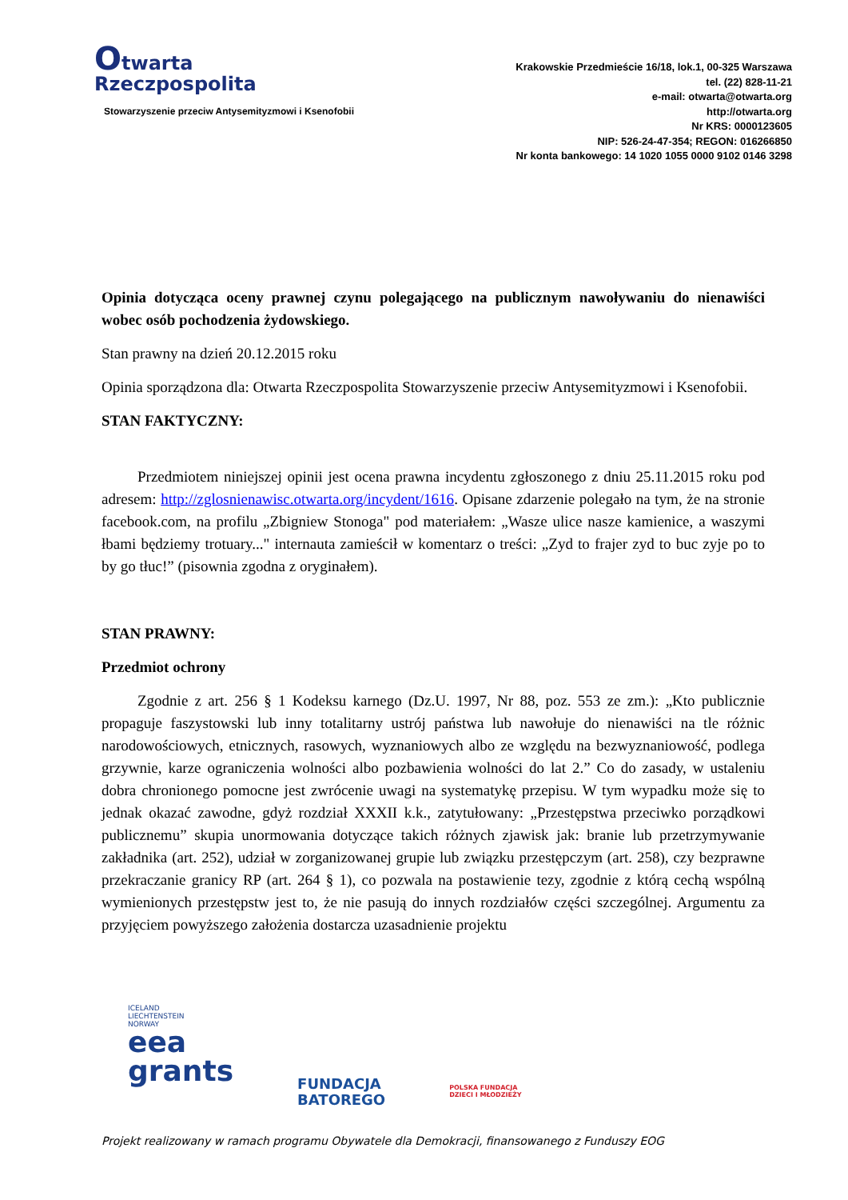Otwarta
Rzeczpospolita
Stowarzyszenie przeciw Antysemityzmowi i Ksenofobii
Krakowskie Przedmieście 16/18, lok.1, 00-325 Warszawa
tel. (22) 828-11-21
e-mail: otwarta@otwarta.org
http://otwarta.org
Nr KRS: 0000123605
NIP: 526-24-47-354; REGON: 016266850
Nr konta bankowego: 14 1020 1055 0000 9102 0146 3298
Opinia dotycząca oceny prawnej czynu polegającego na publicznym nawoływaniu do nienawiści wobec osób pochodzenia żydowskiego.
Stan prawny na dzień 20.12.2015 roku
Opinia sporządzona dla: Otwarta Rzeczpospolita Stowarzyszenie przeciw Antysemityzmowi i Ksenofobii.
STAN FAKTYCZNY:
Przedmiotem niniejszej opinii jest ocena prawna incydentu zgłoszonego z dniu 25.11.2015 roku pod adresem: http://zglosnienawisc.otwarta.org/incydent/1616. Opisane zdarzenie polegało na tym, że na stronie facebook.com, na profilu „Zbigniew Stonoga" pod materiałem: „Wasze ulice nasze kamienice, a waszymi łbami będziemy trotuary..." internauta zamieścił w komentarz o treści: „Zyd to frajer zyd to buc zyje po to by go tłuc!” (pisownia zgodna z oryginałem).
STAN PRAWNY:
Przedmiot ochrony
Zgodnie z art. 256 § 1 Kodeksu karnego (Dz.U. 1997, Nr 88, poz. 553 ze zm.): „Kto publicznie propaguje faszystowski lub inny totalitarny ustrój państwa lub nawołuje do nienawiści na tle różnic narodowościowych, etnicznych, rasowych, wyznaniowych albo ze względu na bezwyznaniowość, podlega grzywnie, karze ograniczenia wolności albo pozbawienia wolności do lat 2.” Co do zasady, w ustaleniu dobra chronionego pomocne jest zwrócenie uwagi na systematykę przepisu. W tym wypadku może się to jednak okazać zawodne, gdyż rozdział XXXII k.k., zatytułowany: „Przestępstwa przeciwko porządkowi publicznemu” skupia unormowania dotyczące takich różnych zjawisk jak: branie lub przetrzymywanie zakładnika (art. 252), udział w zorganizowanej grupie lub związku przestępczym (art. 258), czy bezprawne przekraczanie granicy RP (art. 264 § 1), co pozwala na postawienie tezy, zgodnie z którą cechą wspólną wymienionych przestępstw jest to, że nie pasują do innych rozdziałów części szczególnej. Argumentu za przyjęciem powyższego założenia dostarcza uzasadnienie projektu
ICELAND
LIECHTENSTEIN
NORWAY
eea
grants
FUNDACJA
BATOREGO
POLSKA FUNDACJA
DZIECI I MŁODZIEŻY
Projekt realizowany w ramach programu Obywatele dla Demokracji, finansowanego z Funduszy EOG